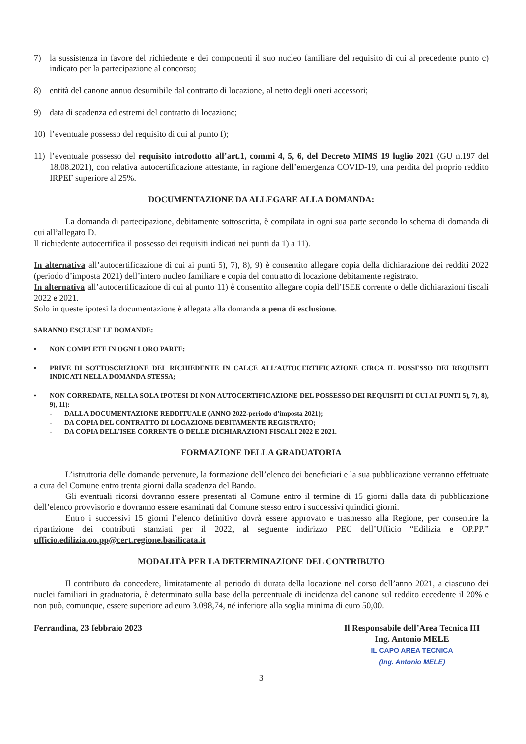7) la sussistenza in favore del richiedente e dei componenti il suo nucleo familiare del requisito di cui al precedente punto c) indicato per la partecipazione al concorso;
8) entità del canone annuo desumibile dal contratto di locazione, al netto degli oneri accessori;
9) data di scadenza ed estremi del contratto di locazione;
10) l’eventuale possesso del requisito di cui al punto f);
11) l’eventuale possesso del requisito introdotto all’art.1, commi 4, 5, 6, del Decreto MIMS 19 luglio 2021 (GU n.197 del 18.08.2021), con relativa autocertificazione attestante, in ragione dell’emergenza COVID-19, una perdita del proprio reddito IRPEF superiore al 25%.
DOCUMENTAZIONE DA ALLEGARE ALLA DOMANDA:
La domanda di partecipazione, debitamente sottoscritta, è compilata in ogni sua parte secondo lo schema di domanda di cui all’allegato D.
Il richiedente autocertifica il possesso dei requisiti indicati nei punti da 1) a 11).
In alternativa all’autocertificazione di cui ai punti 5), 7), 8), 9) è consentito allegare copia della dichiarazione dei redditi 2022 (periodo d’imposta 2021) dell’intero nucleo familiare e copia del contratto di locazione debitamente registrato.
In alternativa all’autocertificazione di cui al punto 11) è consentito allegare copia dell’ISEE corrente o delle dichiarazioni fiscali 2022 e 2021.
Solo in queste ipotesi la documentazione è allegata alla domanda a pena di esclusione.
SARANNO ESCLUSE LE DOMANDE:
• NON COMPLETE IN OGNI LORO PARTE;
• PRIVE DI SOTTOSCRIZIONE DEL RICHIEDENTE IN CALCE ALL’AUTOCERTIFICAZIONE CIRCA IL POSSESSO DEI REQUISITI INDICATI NELLA DOMANDA STESSA;
• NON CORREDATE, NELLA SOLA IPOTESI DI NON AUTOCERTIFICAZIONE DEL POSSESSO DEI REQUISITI DI CUI AI PUNTI 5), 7), 8), 9), 11):
- DALLA DOCUMENTAZIONE REDDITUALE (ANNO 2022-periodo d’imposta 2021);
- DA COPIA DEL CONTRATTO DI LOCAZIONE DEBITAMENTE REGISTRATO;
- DA COPIA DELL’ISEE CORRENTE O DELLE DICHIARAZIONI FISCALI 2022 E 2021.
FORMAZIONE DELLA GRADUATORIA
L’istruttoria delle domande pervenute, la formazione dell’elenco dei beneficiari e la sua pubblicazione verranno effettuate a cura del Comune entro trenta giorni dalla scadenza del Bando.
Gli eventuali ricorsi dovranno essere presentati al Comune entro il termine di 15 giorni dalla data di pubblicazione dell’elenco provvisorio e dovranno essere esaminati dal Comune stesso entro i successivi quindici giorni.
Entro i successivi 15 giorni l’elenco definitivo dovrà essere approvato e trasmesso alla Regione, per consentire la ripartizione dei contributi stanziati per il 2022, al seguente indirizzo PEC dell’Ufficio “Edilizia e OP.PP.” ufficio.edilizia.oo.pp@cert.regione.basilicata.it
MODALITÀ PER LA DETERMINAZIONE DEL CONTRIBUTO
Il contributo da concedere, limitatamente al periodo di durata della locazione nel corso dell’anno 2021, a ciascuno dei nuclei familiari in graduatoria, è determinato sulla base della percentuale di incidenza del canone sul reddito eccedente il 20% e non può, comunque, essere superiore ad euro 3.098,74, né inferiore alla soglia minima di euro 50,00.
Ferrandina, 23 febbraio 2023 Il Responsabile dell’Area Tecnica III
Ing. Antonio MELE
IL CAPO AREA TECNICA
(Ing. Antonio MELE)
3